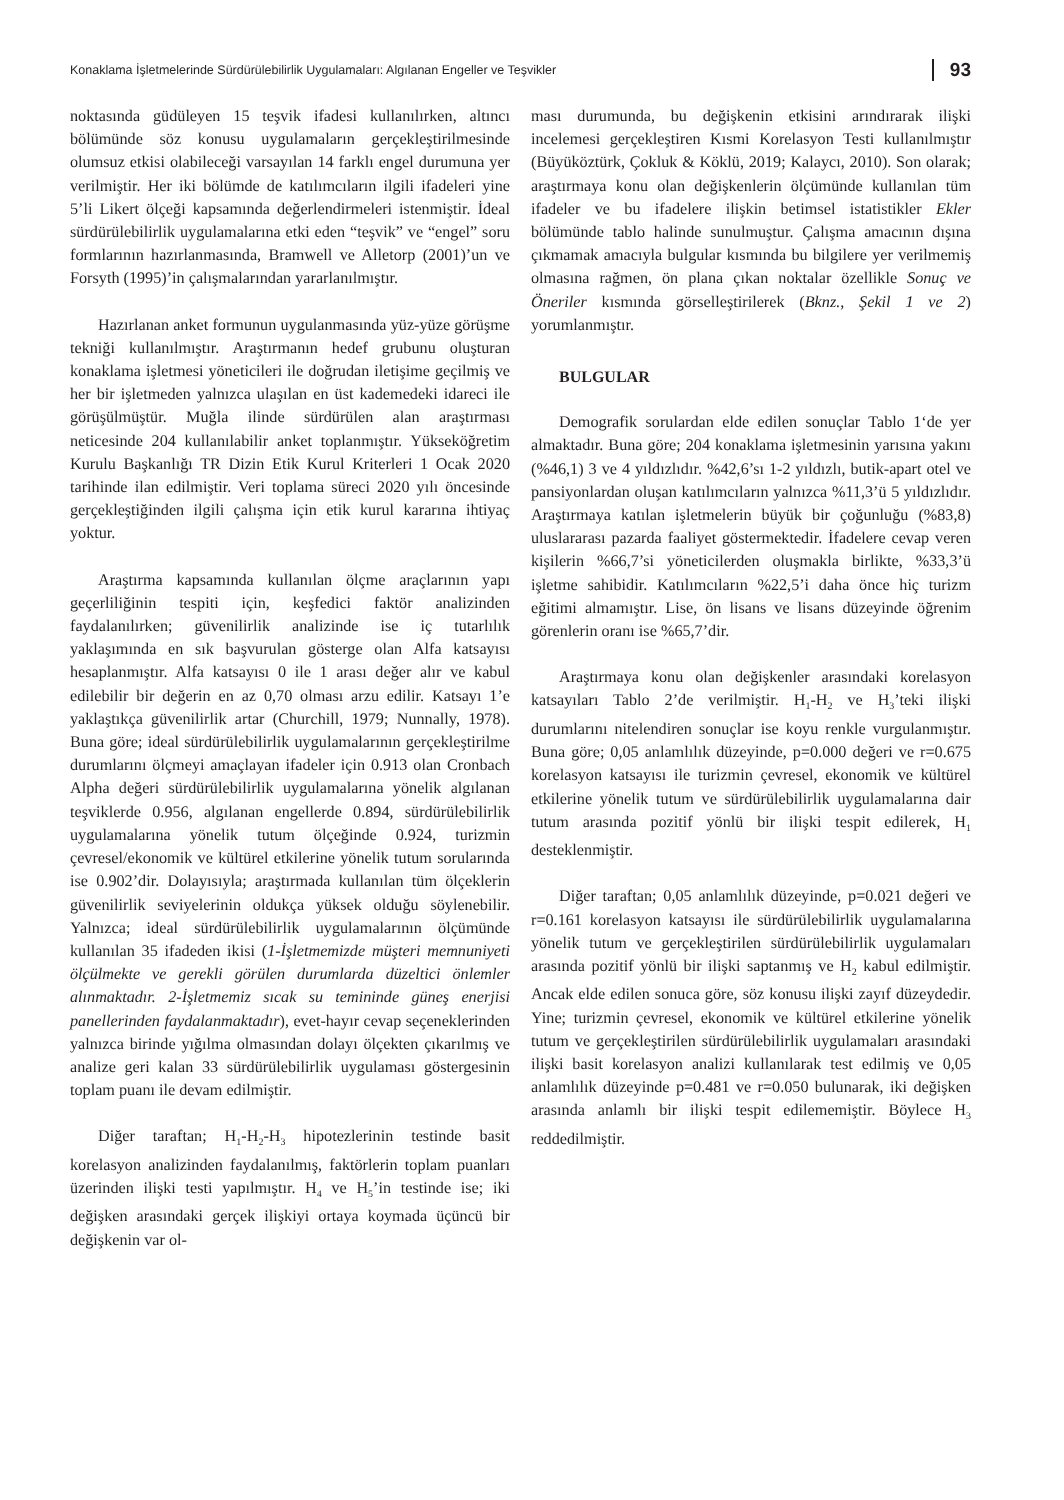Konaklama İşletmelerinde Sürdürülebilirlik Uygulamaları: Algılanan Engeller ve Teşvikler 93
noktasında güdüleyen 15 teşvik ifadesi kullanılırken, altıncı bölümünde söz konusu uygulamaların gerçekleştirilmesinde olumsuz etkisi olabileceği varsayılan 14 farklı engel durumuna yer verilmiştir. Her iki bölümde de katılımcıların ilgili ifadeleri yine 5’li Likert ölçeği kapsamında değerlendirmeleri istenmiştir. İdeal sürdürülebilirlik uygulamalarına etki eden “teşvik” ve “engel” soru formlarının hazırlanmasında, Bramwell ve Alletorp (2001)’un ve Forsyth (1995)’in çalışmalarından yararlanılmıştır.
Hazırlanan anket formunun uygulanmasında yüz-yüze görüşme tekniği kullanılmıştır. Araştırmanın hedef grubunu oluşturan konaklama işletmesi yöneticileri ile doğrudan iletişime geçilmiş ve her bir işletmeden yalnızca ulaşılan en üst kademedeki idareci ile görüşülmüştür. Muğla ilinde sürdürülen alan araştırması neticesinde 204 kullanılabilir anket toplanmıştır. Yükseköğretim Kurulu Başkanlığı TR Dizin Etik Kurul Kriterleri 1 Ocak 2020 tarihinde ilan edilmiştir. Veri toplama süreci 2020 yılı öncesinde gerçekleştiğinden ilgili çalışma için etik kurul kararına ihtiyaç yoktur.
Araştırma kapsamında kullanılan ölçme araçlarının yapı geçerliliğinin tespiti için, keşfedici faktör analizinden faydalanılırken; güvenilirlik analizinde ise iç tutarlılık yaklaşımında en sık başvurulan gösterge olan Alfa katsayısı hesaplanmıştır. Alfa katsayısı 0 ile 1 arası değer alır ve kabul edilebilir bir değerin en az 0,70 olması arzu edilir. Katsayı 1’e yaklaştıkça güvenilirlik artar (Churchill, 1979; Nunnally, 1978). Buna göre; ideal sürdürülebilirlik uygulamalarının gerçekleştirilme durumlarını ölçmeyi amaçlayan ifadeler için 0.913 olan Cronbach Alpha değeri sürdürülebilirlik uygulamalarına yönelik algılanan teşviklerde 0.956, algılanan engellerde 0.894, sürdürülebilirlik uygulamalarına yönelik tutum ölçeğinde 0.924, turizmin çevresel/ekonomik ve kültürel etkilerine yönelik tutum sorularında ise 0.902’dir. Dolayısıyla; araştırmada kullanılan tüm ölçeklerin güvenilirlik seviyelerinin oldukça yüksek olduğu söylenebilir. Yalnızca; ideal sürdürülebilirlik uygulamalarının ölçümünde kullanılan 35 ifadeden ikisi (1-İşletmemizde müşteri memnuniyeti ölçülmekte ve gerekli görülen durumlarda düzeltici önlemler alınmaktadır. 2-İşletmemiz sıcak su temininde güneş enerjisi panellerinden faydalanmaktadır), evet-hayır cevap seçeneklerinden yalnızca birinde yığılma olmasından dolayı ölçekten çıkarılmış ve analize geri kalan 33 sürdürülebilirlik uygulaması göstergesinin toplam puanı ile devam edilmiştir.
Diğer taraftan; H<sub>1</sub>-H<sub>2</sub>-H<sub>3</sub> hipotezlerinin testinde basit korelasyon analizinden faydalanılmış, faktörlerin toplam puanları üzerinden ilişki testi yapılmıştır. H<sub>4</sub> ve H<sub>5</sub>’in testinde ise; iki değişken arasındaki gerçek ilişkiyi ortaya koymada üçüncü bir değişkenin var ol-
ması durumunda, bu değişkenin etkisini arındırarak ilişki incelemesi gerçekleştiren Kısmi Korelasyon Testi kullanılmıştır (Büyüköztürk, Çokluk & Köklü, 2019; Kalaycı, 2010). Son olarak; araştırmaya konu olan değişkenlerin ölçümünde kullanılan tüm ifadeler ve bu ifadelere ilişkin betimsel istatistikler Ekler bölümünde tablo halinde sunulmuştur. Çalışma amacının dışına çıkmamak amacıyla bulgular kısmında bu bilgilere yer verilmemiş olmasına rağmen, ön plana çıkan noktalar özellikle Sonuç ve Öneriler kısmında görselleştirilerek (Bknz., Şekil 1 ve 2) yorumlanmıştır.
BULGULAR
Demografik sorulardan elde edilen sonuçlar Tablo 1‘de yer almaktadır. Buna göre; 204 konaklama işletmesinin yarısına yakını (%46,1) 3 ve 4 yıldızlıdır. %42,6’sı 1-2 yıldızlı, butik-apart otel ve pansiyonlardan oluşan katılımcıların yalnızca %11,3’ü 5 yıldızlıdır. Araştırmaya katılan işletmelerin büyük bir çoğunluğu (%83,8) uluslararası pazarda faaliyet göstermektedir. İfadelere cevap veren kişilerin %66,7’si yöneticilerden oluşmakla birlikte, %33,3’ü işletme sahibidir. Katılımcıların %22,5’i daha önce hiç turizm eğitimi almamıştır. Lise, ön lisans ve lisans düzeyinde öğrenim görenlerin oranı ise %65,7’dir.
Araştırmaya konu olan değişkenler arasındaki korelasyon katsayıları Tablo 2’de verilmiştir. H<sub>1</sub>-H<sub>2</sub> ve H<sub>3</sub>’teki ilişki durumlarını nitelendiren sonuçlar ise koyu renkle vurgulanmıştır. Buna göre; 0,05 anlamlılık düzeyinde, p=0.000 değeri ve r=0.675 korelasyon katsayısı ile turizmin çevresel, ekonomik ve kültürel etkilerine yönelik tutum ve sürdürülebilirlik uygulamalarına dair tutum arasında pozitif yönlü bir ilişki tespit edilerek, H<sub>1</sub> desteklenmiştir.
Diğer taraftan; 0,05 anlamlılık düzeyinde, p=0.021 değeri ve r=0.161 korelasyon katsayısı ile sürdürülebilirlik uygulamalarına yönelik tutum ve gerçekleştirilen sürdürülebilirlik uygulamaları arasında pozitif yönlü bir ilişki saptanmış ve H<sub>2</sub> kabul edilmiştir. Ancak elde edilen sonuca göre, söz konusu ilişki zayıf düzeydedir. Yine; turizmin çevresel, ekonomik ve kültürel etkilerine yönelik tutum ve gerçekleştirilen sürdürülebilirlik uygulamaları arasındaki ilişki basit korelasyon analizi kullanılarak test edilmiş ve 0,05 anlamlılık düzeyinde p=0.481 ve r=0.050 bulunarak, iki değişken arasında anlamlı bir ilişki tespit edilememiştir. Böylece H<sub>3</sub> reddedilmiştir.